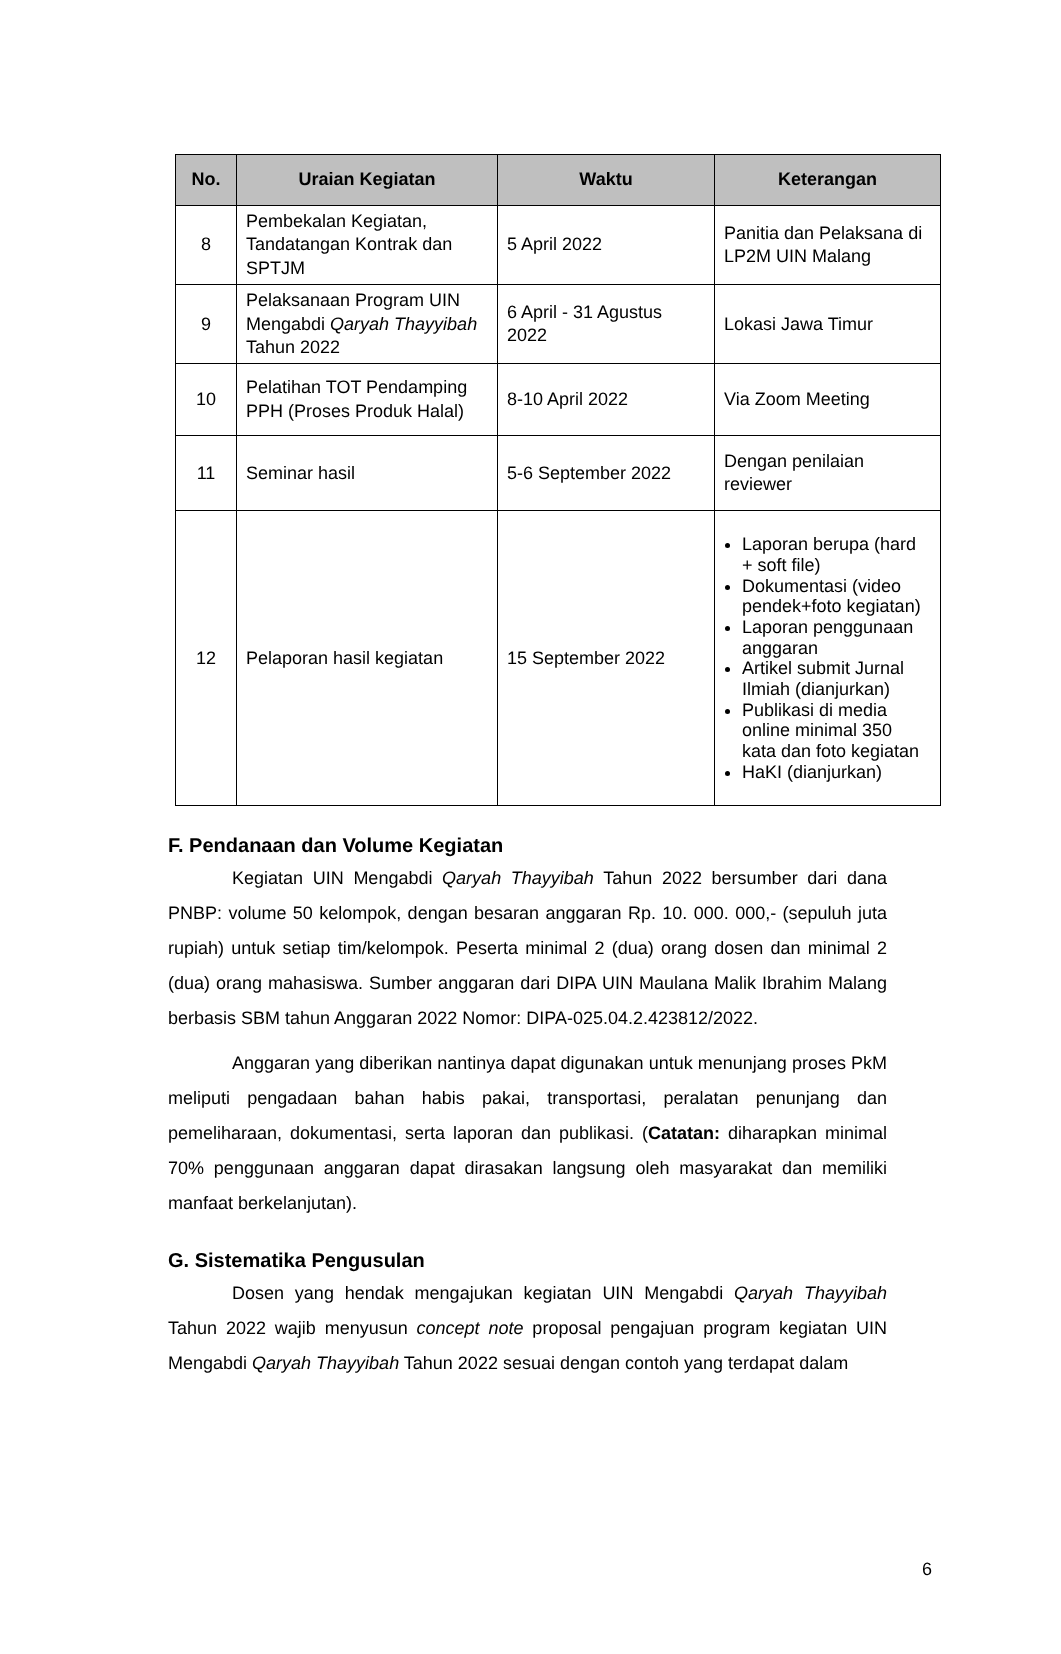| No. | Uraian Kegiatan | Waktu | Keterangan |
| --- | --- | --- | --- |
| 8 | Pembekalan Kegiatan, Tandatangan Kontrak dan SPTJM | 5 April 2022 | Panitia dan Pelaksana di LP2M UIN Malang |
| 9 | Pelaksanaan Program UIN Mengabdi Qaryah Thayyibah Tahun 2022 | 6 April - 31 Agustus 2022 | Lokasi Jawa Timur |
| 10 | Pelatihan TOT Pendamping PPH (Proses Produk Halal) | 8-10 April 2022 | Via Zoom Meeting |
| 11 | Seminar hasil | 5-6 September 2022 | Dengan penilaian reviewer |
| 12 | Pelaporan hasil kegiatan | 15 September 2022 | Laporan berupa (hard + soft file) Dokumentasi (video pendek+foto kegiatan) Laporan penggunaan anggaran Artikel submit Jurnal Ilmiah (dianjurkan) Publikasi di media online minimal 350 kata dan foto kegiatan HaKI (dianjurkan) |
F. Pendanaan dan Volume Kegiatan
Kegiatan UIN Mengabdi Qaryah Thayyibah Tahun 2022 bersumber dari dana PNBP: volume 50 kelompok, dengan besaran anggaran Rp. 10. 000. 000,- (sepuluh juta rupiah) untuk setiap tim/kelompok. Peserta minimal 2 (dua) orang dosen dan minimal 2 (dua) orang mahasiswa. Sumber anggaran dari DIPA UIN Maulana Malik Ibrahim Malang berbasis SBM tahun Anggaran 2022 Nomor: DIPA-025.04.2.423812/2022.
Anggaran yang diberikan nantinya dapat digunakan untuk menunjang proses PkM meliputi pengadaan bahan habis pakai, transportasi, peralatan penunjang dan pemeliharaan, dokumentasi, serta laporan dan publikasi. (Catatan: diharapkan minimal 70% penggunaan anggaran dapat dirasakan langsung oleh masyarakat dan memiliki manfaat berkelanjutan).
G. Sistematika Pengusulan
Dosen yang hendak mengajukan kegiatan UIN Mengabdi Qaryah Thayyibah Tahun 2022 wajib menyusun concept note proposal pengajuan program kegiatan UIN Mengabdi Qaryah Thayyibah Tahun 2022 sesuai dengan contoh yang terdapat dalam
6